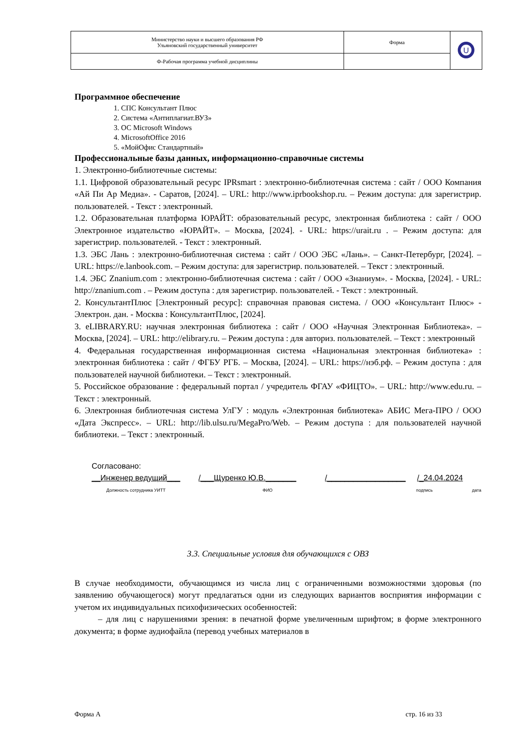| Министерство науки и высшего образования РФ Ульяновский государственный университет | Форма | U |
| Ф-Рабочая программа учебной дисциплины | | |
Программное обеспечение
1. СПС Консультант Плюс
2. Система «Антиплагиат.ВУЗ»
3. ОС Microsoft Windows
4. MicrosoftOffice 2016
5. «МойОфис Стандартный»
Профессиональные базы данных, информационно-справочные системы
1. Электронно-библиотечные системы:
1.1. Цифровой образовательный ресурс IPRsmart : электронно-библиотечная система : сайт / ООО Компания «Ай Пи Ар Медиа». - Саратов, [2024]. – URL: http://www.iprbookshop.ru. – Режим доступа: для зарегистрир. пользователей. - Текст : электронный.
1.2. Образовательная платформа ЮРАЙТ: образовательный ресурс, электронная библиотека : сайт / ООО Электронное издательство «ЮРАЙТ». – Москва, [2024]. - URL: https://urait.ru . – Режим доступа: для зарегистрир. пользователей. - Текст : электронный.
1.3. ЭБС Лань : электронно-библиотечная система : сайт / ООО ЭБС «Лань». – Санкт-Петербург, [2024]. – URL: https://e.lanbook.com. – Режим доступа: для зарегистрир. пользователей. – Текст : электронный.
1.4. ЭБС Znanium.com : электронно-библиотечная система : сайт / ООО «Знаниум». - Москва, [2024]. - URL: http://znanium.com . – Режим доступа : для зарегистрир. пользователей. - Текст : электронный.
2. КонсультантПлюс [Электронный ресурс]: справочная правовая система. / ООО «Консультант Плюс» - Электрон. дан. - Москва : КонсультантПлюс, [2024].
3. eLIBRARY.RU: научная электронная библиотека : сайт / ООО «Научная Электронная Библиотека». – Москва, [2024]. – URL: http://elibrary.ru. – Режим доступа : для авториз. пользователей. – Текст : электронный
4. Федеральная государственная информационная система «Национальная электронная библиотека» : электронная библиотека : сайт / ФГБУ РГБ. – Москва, [2024]. – URL: https://нэб.рф. – Режим доступа : для пользователей научной библиотеки. – Текст : электронный.
5. Российское образование : федеральный портал / учредитель ФГАУ «ФИЦТО». – URL: http://www.edu.ru. – Текст : электронный.
6. Электронная библиотечная система УлГУ : модуль «Электронная библиотека» АБИС Мега-ПРО / ООО «Дата Экспресс». – URL: http://lib.ulsu.ru/MegaPro/Web. – Режим доступа : для пользователей научной библиотеки. – Текст : электронный.
Согласовано:
__Инженер ведущий___ /___Щуренко Ю.В._______ /__________________ /_24.04.2024
Должность сотрудника УИТТ ФИО подпись дата
3.3. Специальные условия для обучающихся с ОВЗ
В случае необходимости, обучающимся из числа лиц с ограниченными возможностями здоровья (по заявлению обучающегося) могут предлагаться одни из следующих вариантов восприятия информации с учетом их индивидуальных психофизических особенностей:
– для лиц с нарушениями зрения: в печатной форме увеличенным шрифтом; в форме электронного документа; в форме аудиофайла (перевод учебных материалов в
Форма А стр. 16 из 33